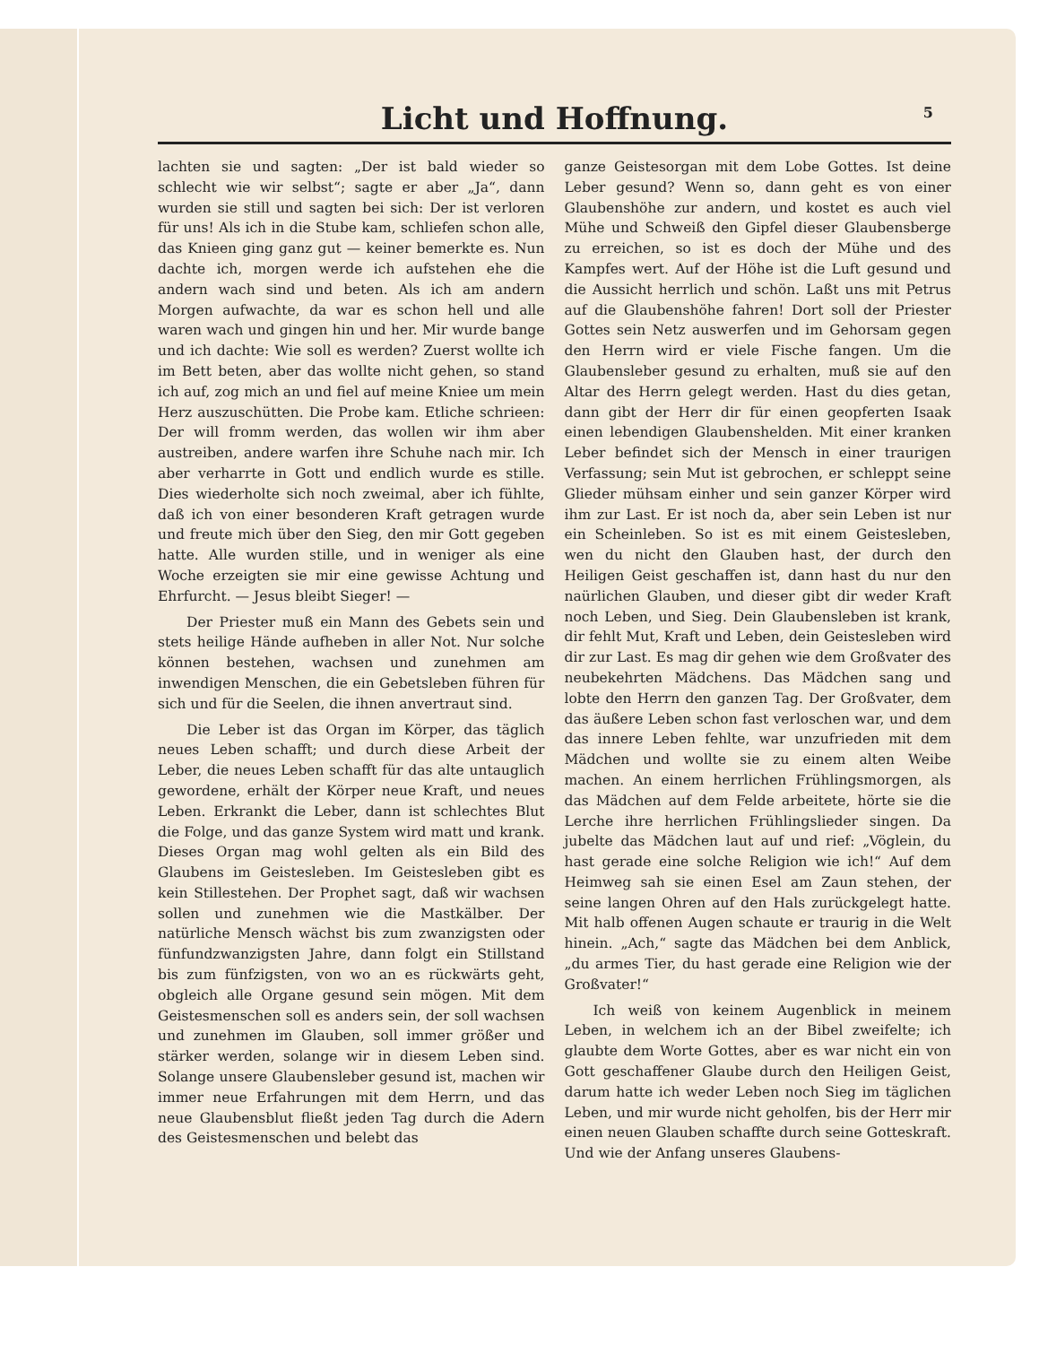Licht und Hoffnung.
5
lachten sie und sagten: „Der ist bald wieder so schlecht wie wir selbst“; sagte er aber „Ja“, dann wurden sie still und sagten bei sich: Der ist verloren für uns! Als ich in die Stube kam, schliefen schon alle, das Knieen ging ganz gut — keiner bemerkte es. Nun dachte ich, morgen werde ich aufstehen ehe die andern wach sind und beten. Als ich am andern Morgen aufwachte, da war es schon hell und alle waren wach und gingen hin und her. Mir wurde bange und ich dachte: Wie soll es werden? Zuerst wollte ich im Bett beten, aber das wollte nicht gehen, so stand ich auf, zog mich an und fiel auf meine Kniee um mein Herz auszuschütten. Die Probe kam. Etliche schrieen: Der will fromm werden, das wollen wir ihm aber austreiben, andere warfen ihre Schuhe nach mir. Ich aber verharrte in Gott und endlich wurde es stille. Dies wiederholte sich noch zweimal, aber ich fühlte, daß ich von einer besonderen Kraft getragen wurde und freute mich über den Sieg, den mir Gott gegeben hatte. Alle wurden stille, und in weniger als eine Woche erzeigten sie mir eine gewisse Achtung und Ehrfurcht. — Jesus bleibt Sieger! —
Der Priester muß ein Mann des Gebets sein und stets heilige Hände aufheben in aller Not. Nur solche können bestehen, wachsen und zunehmen am inwendigen Menschen, die ein Gebetsleben führen für sich und für die Seelen, die ihnen anvertraut sind.
Die Leber ist das Organ im Körper, das täglich neues Leben schafft; und durch diese Arbeit der Leber, die neues Leben schafft für das alte untauglich gewordene, erhält der Körper neue Kraft, und neues Leben. Erkrankt die Leber, dann ist schlechtes Blut die Folge, und das ganze System wird matt und krank. Dieses Organ mag wohl gelten als ein Bild des Glaubens im Geistesleben. Im Geistesleben gibt es kein Stillestehen. Der Prophet sagt, daß wir wachsen sollen und zunehmen wie die Mastkälber. Der natürliche Mensch wächst bis zum zwanzigsten oder fünfundzwanzigsten Jahre, dann folgt ein Stillstand bis zum fünfzigsten, von wo an es rückwärts geht, obgleich alle Organe gesund sein mögen. Mit dem Geistesmenschen soll es anders sein, der soll wachsen und zunehmen im Glauben, soll immer größer und stärker werden, solange wir in diesem Leben sind. Solange unsere Glaubensleber gesund ist, machen wir immer neue Erfahrungen mit dem Herrn, und das neue Glaubensblut fließt jeden Tag durch die Adern des Geistesmenschen und belebt das
ganze Geistesorgan mit dem Lobe Gottes. Ist deine Leber gesund? Wenn so, dann geht es von einer Glaubenshöhe zur andern, und kostet es auch viel Mühe und Schweiß den Gipfel dieser Glaubensberge zu erreichen, so ist es doch der Mühe und des Kampfes wert. Auf der Höhe ist die Luft gesund und die Aussicht herrlich und schön. Laßt uns mit Petrus auf die Glaubenshöhe fahren! Dort soll der Priester Gottes sein Netz auswerfen und im Gehorsam gegen den Herrn wird er viele Fische fangen. Um die Glaubensleber gesund zu erhalten, muß sie auf den Altar des Herrn gelegt werden. Hast du dies getan, dann gibt der Herr dir für einen geopferten Isaak einen lebendigen Glaubenshelden. Mit einer kranken Leber befindet sich der Mensch in einer traurigen Verfassung; sein Mut ist gebrochen, er schleppt seine Glieder mühsam einher und sein ganzer Körper wird ihm zur Last. Er ist noch da, aber sein Leben ist nur ein Scheinleben. So ist es mit einem Geistesleben, wen du nicht den Glauben hast, der durch den Heiligen Geist geschaffen ist, dann hast du nur den naürlichen Glauben, und dieser gibt dir weder Kraft noch Leben, und Sieg. Dein Glaubensleben ist krank, dir fehlt Mut, Kraft und Leben, dein Geistesleben wird dir zur Last. Es mag dir gehen wie dem Großvater des neubekehrten Mädchens. Das Mädchen sang und lobte den Herrn den ganzen Tag. Der Großvater, dem das äußere Leben schon fast verloschen war, und dem das innere Leben fehlte, war unzufrieden mit dem Mädchen und wollte sie zu einem alten Weibe machen. An einem herrlichen Frühlingsmorgen, als das Mädchen auf dem Felde arbeitete, hörte sie die Lerche ihre herrlichen Frühlingslieder singen. Da jubelte das Mädchen laut auf und rief: „Vöglein, du hast gerade eine solche Religion wie ich!“ Auf dem Heimweg sah sie einen Esel am Zaun stehen, der seine langen Ohren auf den Hals zurückgelegt hatte. Mit halb offenen Augen schaute er traurig in die Welt hinein. „Ach,“ sagte das Mädchen bei dem Anblick, „du armes Tier, du hast gerade eine Religion wie der Großvater!“
Ich weiß von keinem Augenblick in meinem Leben, in welchem ich an der Bibel zweifelte; ich glaubte dem Worte Gottes, aber es war nicht ein von Gott geschaffener Glaube durch den Heiligen Geist, darum hatte ich weder Leben noch Sieg im täglichen Leben, und mir wurde nicht geholfen, bis der Herr mir einen neuen Glauben schaffte durch seine Gotteskraft. Und wie der Anfang unseres Glaubens-